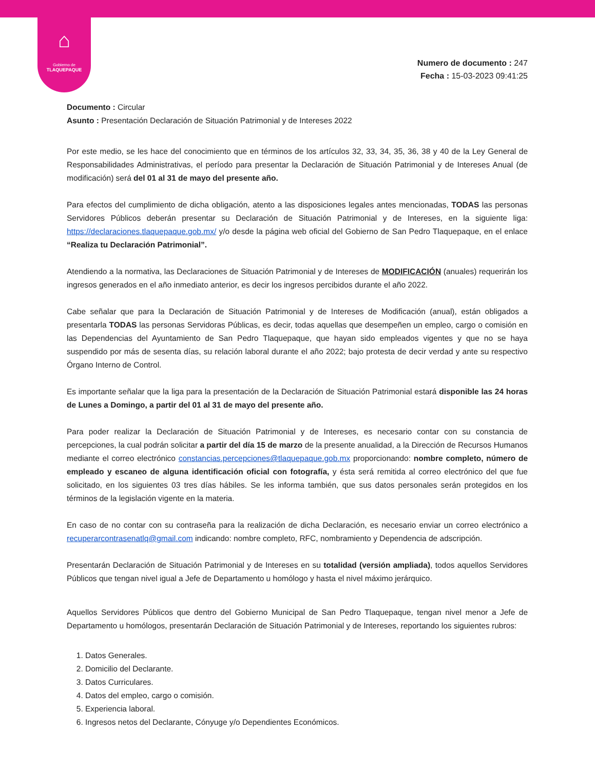⌂
Gobierno de
TLAQUEPAQUE
Numero de documento : 247
Fecha : 15-03-2023 09:41:25
Documento : Circular
Asunto : Presentación Declaración de Situación Patrimonial y de Intereses 2022
Por este medio, se les hace del conocimiento que en términos de los artículos 32, 33, 34, 35, 36, 38 y 40 de la Ley General de Responsabilidades Administrativas, el período para presentar la Declaración de Situación Patrimonial y de Intereses Anual (de modificación) será del 01 al 31 de mayo del presente año.
Para efectos del cumplimiento de dicha obligación, atento a las disposiciones legales antes mencionadas, TODAS las personas Servidores Públicos deberán presentar su Declaración de Situación Patrimonial y de Intereses, en la siguiente liga: https://declaraciones.tlaquepaque.gob.mx/ y/o desde la página web oficial del Gobierno de San Pedro Tlaquepaque, en el enlace “Realiza tu Declaración Patrimonial”.
Atendiendo a la normativa, las Declaraciones de Situación Patrimonial y de Intereses de MODIFICACIÓN (anuales) requerirán los ingresos generados en el año inmediato anterior, es decir los ingresos percibidos durante el año 2022.
Cabe señalar que para la Declaración de Situación Patrimonial y de Intereses de Modificación (anual), están obligados a presentarla TODAS las personas Servidoras Públicas, es decir, todas aquellas que desempeñen un empleo, cargo o comisión en las Dependencias del Ayuntamiento de San Pedro Tlaquepaque, que hayan sido empleados vigentes y que no se haya suspendido por más de sesenta días, su relación laboral durante el año 2022; bajo protesta de decir verdad y ante su respectivo Órgano Interno de Control.
Es importante señalar que la liga para la presentación de la Declaración de Situación Patrimonial estará disponible las 24 horas de Lunes a Domingo, a partir del 01 al 31 de mayo del presente año.
Para poder realizar la Declaración de Situación Patrimonial y de Intereses, es necesario contar con su constancia de percepciones, la cual podrán solicitar a partir del día 15 de marzo de la presente anualidad, a la Dirección de Recursos Humanos mediante el correo electrónico constancias.percepciones@tlaquepaque.gob.mx proporcionando: nombre completo, número de empleado y escaneo de alguna identificación oficial con fotografía, y ésta será remitida al correo electrónico del que fue solicitado, en los siguientes 03 tres días hábiles. Se les informa también, que sus datos personales serán protegidos en los términos de la legislación vigente en la materia.
En caso de no contar con su contraseña para la realización de dicha Declaración, es necesario enviar un correo electrónico a recuperarcontrasenatlq@gmail.com indicando: nombre completo, RFC, nombramiento y Dependencia de adscripción.
Presentarán Declaración de Situación Patrimonial y de Intereses en su totalidad (versión ampliada), todos aquellos Servidores Públicos que tengan nivel igual a Jefe de Departamento u homólogo y hasta el nivel máximo jerárquico.
Aquellos Servidores Públicos que dentro del Gobierno Municipal de San Pedro Tlaquepaque, tengan nivel menor a Jefe de Departamento u homólogos, presentarán Declaración de Situación Patrimonial y de Intereses, reportando los siguientes rubros:
1. Datos Generales.
2. Domicilio del Declarante.
3. Datos Curriculares.
4. Datos del empleo, cargo o comisión.
5. Experiencia laboral.
6. Ingresos netos del Declarante, Cónyuge y/o Dependientes Económicos.